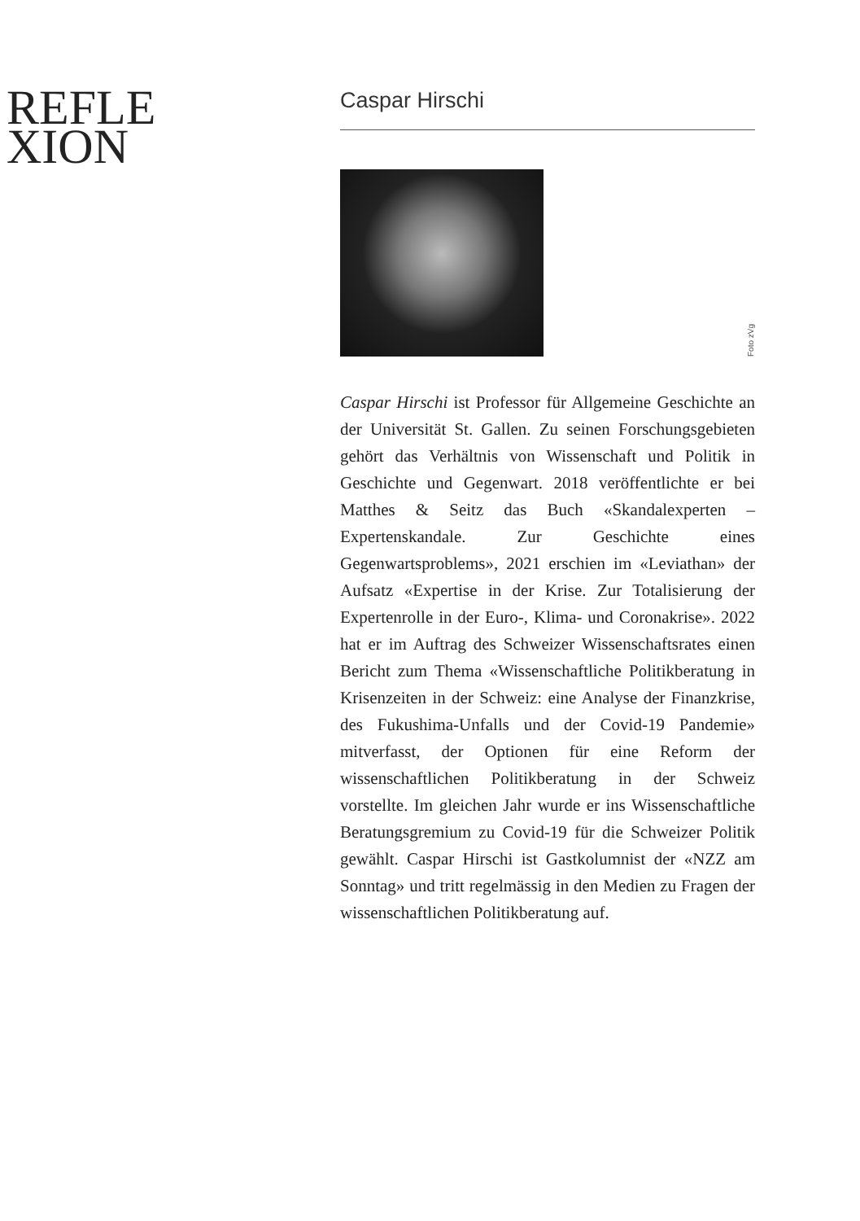REFLE
XION
Caspar Hirschi
Foto zVg
Caspar Hirschi ist Professor für Allgemeine Geschichte an der Universität St. Gallen. Zu seinen Forschungsgebieten gehört das Verhältnis von Wissenschaft und Politik in Geschichte und Gegenwart. 2018 veröffentlichte er bei Matthes & Seitz das Buch «Skandalexperten – Expertenskandale. Zur Geschichte eines Gegenwartsproblems», 2021 erschien im «Leviathan» der Aufsatz «Expertise in der Krise. Zur Totalisierung der Expertenrolle in der Euro-, Klima- und Coronakrise». 2022 hat er im Auftrag des Schweizer Wissenschaftsrates einen Bericht zum Thema «Wissenschaftliche Politikberatung in Krisenzeiten in der Schweiz: eine Analyse der Finanzkrise, des Fukushima-Unfalls und der Covid-19 Pandemie» mitverfasst, der Optionen für eine Reform der wissenschaftlichen Politikberatung in der Schweiz vorstellte. Im gleichen Jahr wurde er ins Wissenschaftliche Beratungsgremium zu Covid-19 für die Schweizer Politik gewählt. Caspar Hirschi ist Gastkolumnist der «NZZ am Sonntag» und tritt regelmässig in den Medien zu Fragen der wissenschaftlichen Politikberatung auf.